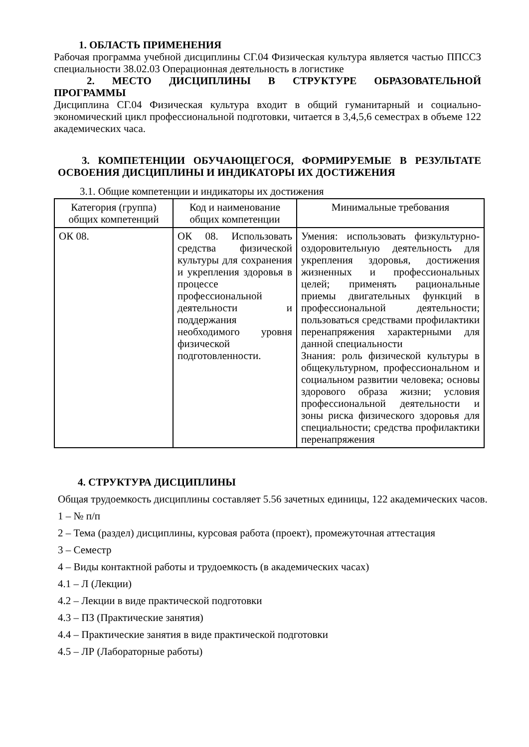1. ОБЛАСТЬ ПРИМЕНЕНИЯ
Рабочая программа учебной дисциплины СГ.04 Физическая культура является частью ППССЗ специальности 38.02.03 Операционная деятельность в логистике
2. МЕСТО ДИСЦИПЛИНЫ В СТРУКТУРЕ ОБРАЗОВАТЕЛЬНОЙ ПРОГРАММЫ
Дисциплина СГ.04 Физическая культура входит в общий гуманитарный и социально-экономический цикл профессиональной подготовки, читается в 3,4,5,6 семестрах в объеме 122 академических часа.
3. КОМПЕТЕНЦИИ ОБУЧАЮЩЕГОСЯ, ФОРМИРУЕМЫЕ В РЕЗУЛЬТАТЕ ОСВОЕНИЯ ДИСЦИПЛИНЫ И ИНДИКАТОРЫ ИХ ДОСТИЖЕНИЯ
3.1. Общие компетенции и индикаторы их достижения
| Категория (группа) общих компетенций | Код и наименование общих компетенции | Минимальные требования |
| --- | --- | --- |
| ОК 08. | ОК 08. Использовать средства физической культуры для сохранения и укрепления здоровья в процессе профессиональной деятельности и поддержания необходимого уровня физической подготовленности. | Умения: использовать физкультурно- оздоровительную деятельность для укрепления здоровья, достижения жизненных и профессиональных целей; применять рациональные приемы двигательных функций в профессиональной деятельности; пользоваться средствами профилактики перенапряжения характерными для данной специальности Знания: роль физической культуры в общекультурном, профессиональном и социальном развитии человека; основы здорового образа жизни; условия профессиональной деятельности и зоны риска физического здоровья для специальности; средства профилактики перенапряжения |
4. СТРУКТУРА ДИСЦИПЛИНЫ
Общая трудоемкость дисциплины составляет 5.56 зачетных единицы, 122 академических часов.
1 – № п/п
2 – Тема (раздел) дисциплины, курсовая работа (проект), промежуточная аттестация
3 – Семестр
4 – Виды контактной работы и трудоемкость (в академических часах)
4.1 – Л (Лекции)
4.2 – Лекции в виде практической подготовки
4.3 – ПЗ (Практические занятия)
4.4 – Практические занятия в виде практической подготовки
4.5 – ЛР (Лабораторные работы)